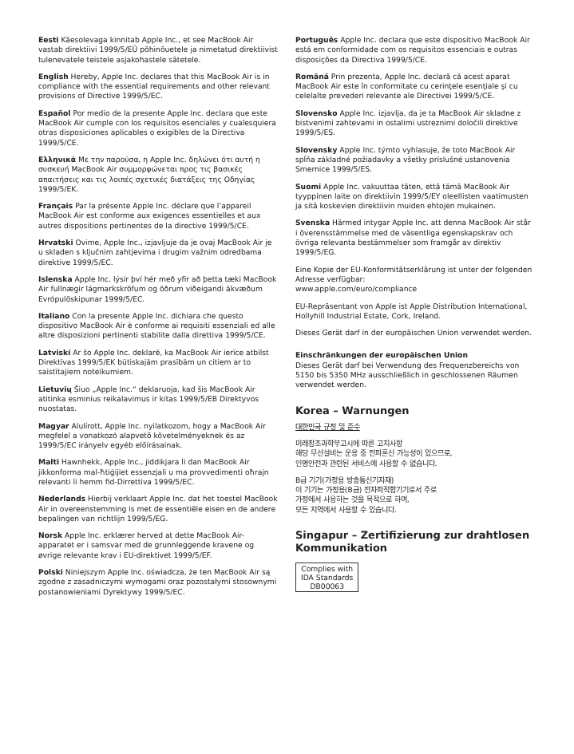Eesti Käesolevaga kinnitab Apple Inc., et see MacBook Air vastab direktiivi 1999/5/EÜ põhinõuetele ja nimetatud direktiivist tulenevatele teistele asjakohastele sätetele.
English Hereby, Apple Inc. declares that this MacBook Air is in compliance with the essential requirements and other relevant provisions of Directive 1999/5/EC.
Español Por medio de la presente Apple Inc. declara que este MacBook Air cumple con los requisitos esenciales y cualesquiera otras disposiciones aplicables o exigibles de la Directiva 1999/5/CE.
Ελληνικά Mε την παρούσα, η Apple Inc. δηλώνει ότι αυτή η συσκευή MacBook Air συμμορφώνεται προς τις βασικές απαιτήσεις και τις λοιπές σχετικές διατάξεις της Οδηγίας 1999/5/ΕΚ.
Français Par la présente Apple Inc. déclare que l’appareil MacBook Air est conforme aux exigences essentielles et aux autres dispositions pertinentes de la directive 1999/5/CE.
Hrvatski Ovime, Apple Inc., izjavljuje da je ovaj MacBook Air je u skladen s ključnim zahtjevima i drugim važnim odredbama direktive 1999/5/EC.
Islenska Apple Inc. lýsir því hér með yfir að þetta tæki MacBook Air fullnægir lágmarkskröfum og öðrum viðeigandi ákvæðum Evrópulöskipunar 1999/5/EC.
Italiano Con la presente Apple Inc. dichiara che questo dispositivo MacBook Air è conforme ai requisiti essenziali ed alle altre disposizioni pertinenti stabilite dalla direttiva 1999/5/CE.
Latviski Ar šo Apple Inc. deklarē, ka MacBook Air ierīce atbilst Direktīvas 1999/5/EK būtiskajām prasībām un citiem ar to saistītajiem noteikumiem.
Lietuvių Šiuo „Apple Inc.“ deklaruoja, kad šis MacBook Air atitinka esminius reikalavimus ir kitas 1999/5/EB Direktyvos nuostatas.
Magyar Alulírott, Apple Inc. nyilatkozom, hogy a MacBook Air megfelel a vonatkozó alapvetõ követelményeknek és az 1999/5/EC irányelv egyéb előírásainak.
Malti Hawnhekk, Apple Inc., jiddikjara li dan MacBook Air jikkonforma mal-ħtiġijiet essenzjali u ma provvedimenti oħrajn relevanti li hemm fid-Dirrettiva 1999/5/EC.
Nederlands Hierbij verklaart Apple Inc. dat het toestel MacBook Air in overeenstemming is met de essentiële eisen en de andere bepalingen van richtlijn 1999/5/EG.
Norsk Apple Inc. erklærer herved at dette MacBook Air-apparatet er i samsvar med de grunnleggende kravene og øvrige relevante krav i EU-direktivet 1999/5/EF.
Polski Niniejszym Apple Inc. oświadcza, że ten MacBook Air są zgodne z zasadniczymi wymogami oraz pozostałymi stosownymi postanowieniami Dyrektywy 1999/5/EC.
Português Apple Inc. declara que este dispositivo MacBook Air está em conformidade com os requisitos essenciais e outras disposições da Directiva 1999/5/CE.
Română Prin prezenta, Apple Inc. declară că acest aparat MacBook Air este în conformitate cu cerinţele esenţiale şi cu celelalte prevederi relevante ale Directivei 1999/5/CE.
Slovensko Apple Inc. izjavlja, da je ta MacBook Air skladne z bistvenimi zahtevami in ostalimi ustreznimi določili direktive 1999/5/ES.
Slovensky Apple Inc. týmto vyhlasuje, že toto MacBook Air spĺňa základné požiadavky a všetky príslušné ustanovenia Smernice 1999/5/ES.
Suomi Apple Inc. vakuuttaa täten, että tämä MacBook Air tyyppinen laite on direktiivin 1999/5/EY oleellisten vaatimusten ja sitä koskevien direktiivin muiden ehtojen mukainen.
Svenska Härmed intygar Apple Inc. att denna MacBook Air står i överensstämmelse med de väsentliga egenskapskrav och övriga relevanta bestämmelser som framgår av direktiv 1999/5/EG.
Eine Kopie der EU-Konformitätserklärung ist unter der folgenden Adresse verfügbar:
www.apple.com/euro/compliance
EU-Repräsentant von Apple ist Apple Distribution International, Hollyhill Industrial Estate, Cork, Ireland.
Dieses Gerät darf in der europäischen Union verwendet werden.
Einschränkungen der europäischen Union
Dieses Gerät darf bei Verwendung des Frequenzbereichs von 5150 bis 5350 MHz ausschließlich in geschlossenen Räumen verwendet werden.
Korea – Warnungen
대한민국 규정 및 준수
미래창조과학부고시에 따른 고지사항
해당 무선설비는 운용 중 전파혼신 가능성이 있으므로,
인명안전과 관련된 서비스에 사용할 수 없습니다.
B급 기기(가정용 방송통신기자재)
이 기기는 가정용(B급) 전자파적합기기로서 주로
가정에서 사용하는 것을 목적으로 하며,
모든 지역에서 사용할 수 있습니다.
Singapur – Zertifizierung zur drahtlosen Kommunikation
Complies with
IDA Standards
DB00063